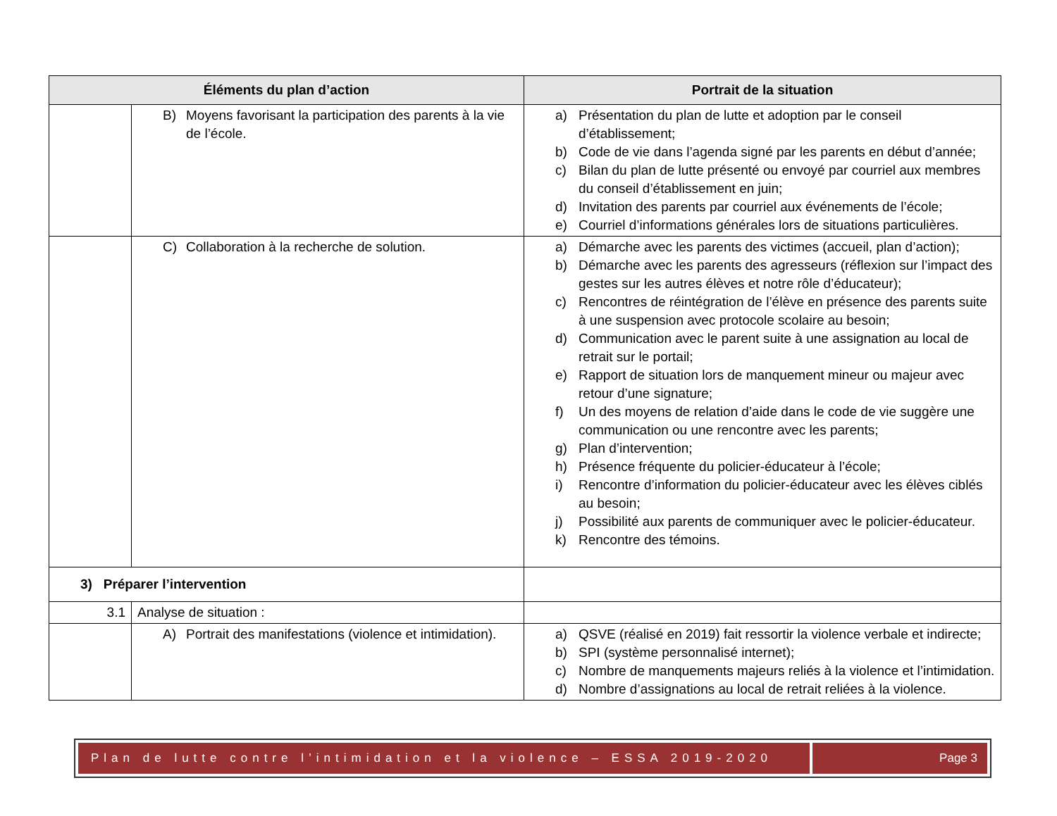| Éléments du plan d’action | | Portrait de la situation |
| --- | --- | --- |
| | B) Moyens favorisant la participation des parents à la vie de l’école. | a) Présentation du plan de lutte et adoption par le conseil d’établissement; b) Code de vie dans l’agenda signé par les parents en début d’année; c) Bilan du plan de lutte présenté ou envoyé par courriel aux membres du conseil d’établissement en juin; d) Invitation des parents par courriel aux événements de l’école; e) Courriel d’informations générales lors de situations particulières. |
| | C) Collaboration à la recherche de solution. | a) Démarche avec les parents des victimes (accueil, plan d’action); b) Démarche avec les parents des agresseurs (réflexion sur l’impact des gestes sur les autres élèves et notre rôle d’éducateur); c) Rencontres de réintégration de l’élève en présence des parents suite à une suspension avec protocole scolaire au besoin; d) Communication avec le parent suite à une assignation au local de retrait sur le portail; e) Rapport de situation lors de manquement mineur ou majeur avec retour d’une signature; f) Un des moyens de relation d’aide dans le code de vie suggère une communication ou une rencontre avec les parents; g) Plan d’intervention; h) Présence fréquente du policier-éducateur à l’école; i) Rencontre d’information du policier-éducateur avec les élèves ciblés au besoin; j) Possibilité aux parents de communiquer avec le policier-éducateur. k) Rencontre des témoins. |
| 3) Préparer l’intervention | | |
| 3.1 | Analyse de situation : | |
| | A) Portrait des manifestations (violence et intimidation). | a) QSVE (réalisé en 2019) fait ressortir la violence verbale et indirecte; b) SPI (système personnalisé internet); c) Nombre de manquements majeurs reliés à la violence et l’intimidation. d) Nombre d’assignations au local de retrait reliées à la violence. |
Plan de lutte contre l’intimidation et la violence – ESSA 2019-2020
Page 3